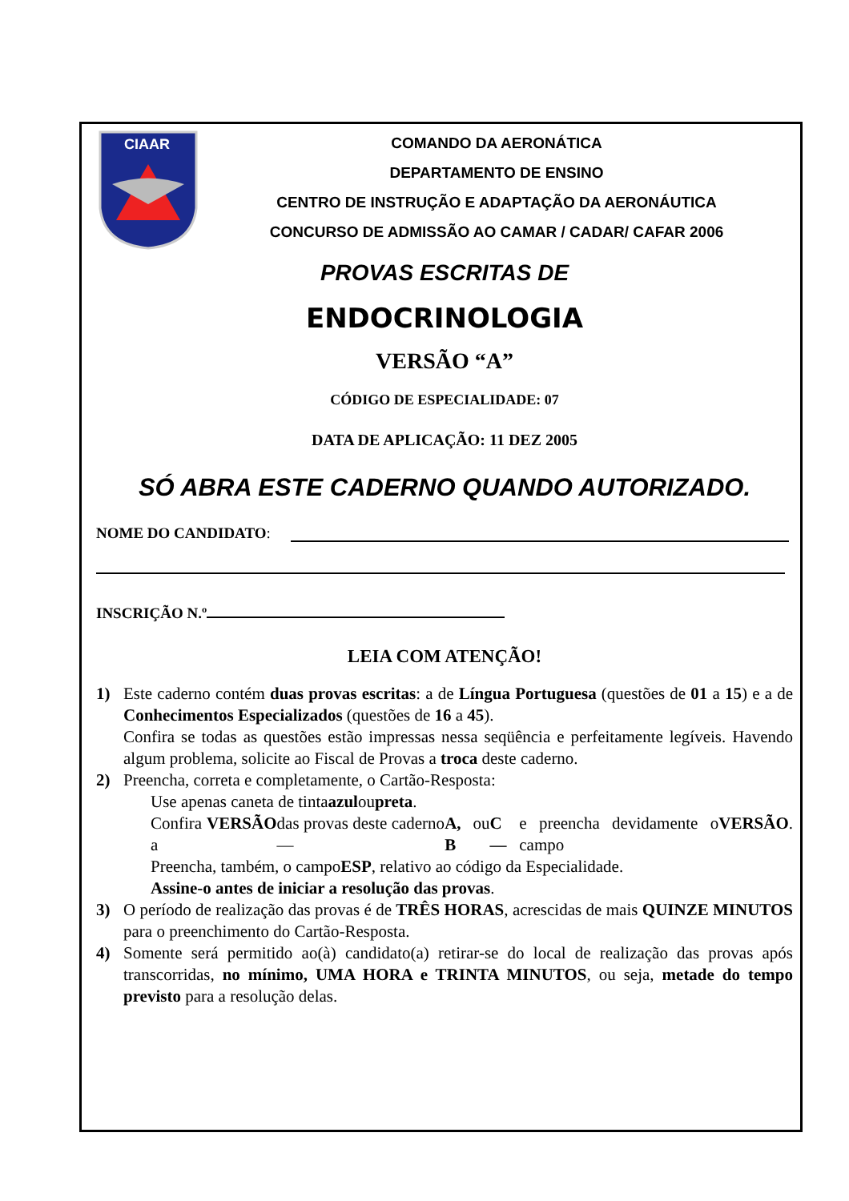CIAAR
COMANDO DA AERONÁTICA
DEPARTAMENTO DE ENSINO
CENTRO DE INSTRUÇÃO E ADAPTAÇÃO DA AERONÁUTICA
CONCURSO DE ADMISSÃO AO CAMAR / CADAR/ CAFAR 2006
PROVAS ESCRITAS DE
ENDOCRINOLOGIA
VERSÃO “A”
CÓDIGO DE ESPECIALIDADE: 07
DATA DE APLICAÇÃO: 11 DEZ 2005
SÓ ABRA ESTE CADERNO QUANDO AUTORIZADO.
NOME DO CANDIDATO:
INSCRIÇÃO N.º
LEIA COM ATENÇÃO!
1) Este caderno contém duas provas escritas: a de Língua Portuguesa (questões de 01 a 15) e a de Conhecimentos Especializados (questões de 16 a 45).
Confira se todas as questões estão impressas nessa seqüência e perfeitamente legíveis. Havendo algum problema, solicite ao Fiscal de Provas a troca deste caderno.
2) Preencha, correta e completamente, o Cartão-Resposta:
Use apenas caneta de tinta azul ou preta.
Confira a VERSÃO das provas deste caderno — A, B ou C — e preencha devidamente o campo VERSÃO.
Preencha, também, o campo ESP, relativo ao código da Especialidade.
Assine-o antes de iniciar a resolução das provas.
3) O período de realização das provas é de TRÊS HORAS, acrescidas de mais QUINZE MINUTOS para o preenchimento do Cartão-Resposta.
4) Somente será permitido ao(à) candidato(a) retirar-se do local de realização das provas após transcorridas, no mínimo, UMA HORA e TRINTA MINUTOS, ou seja, metade do tempo previsto para a resolução delas.